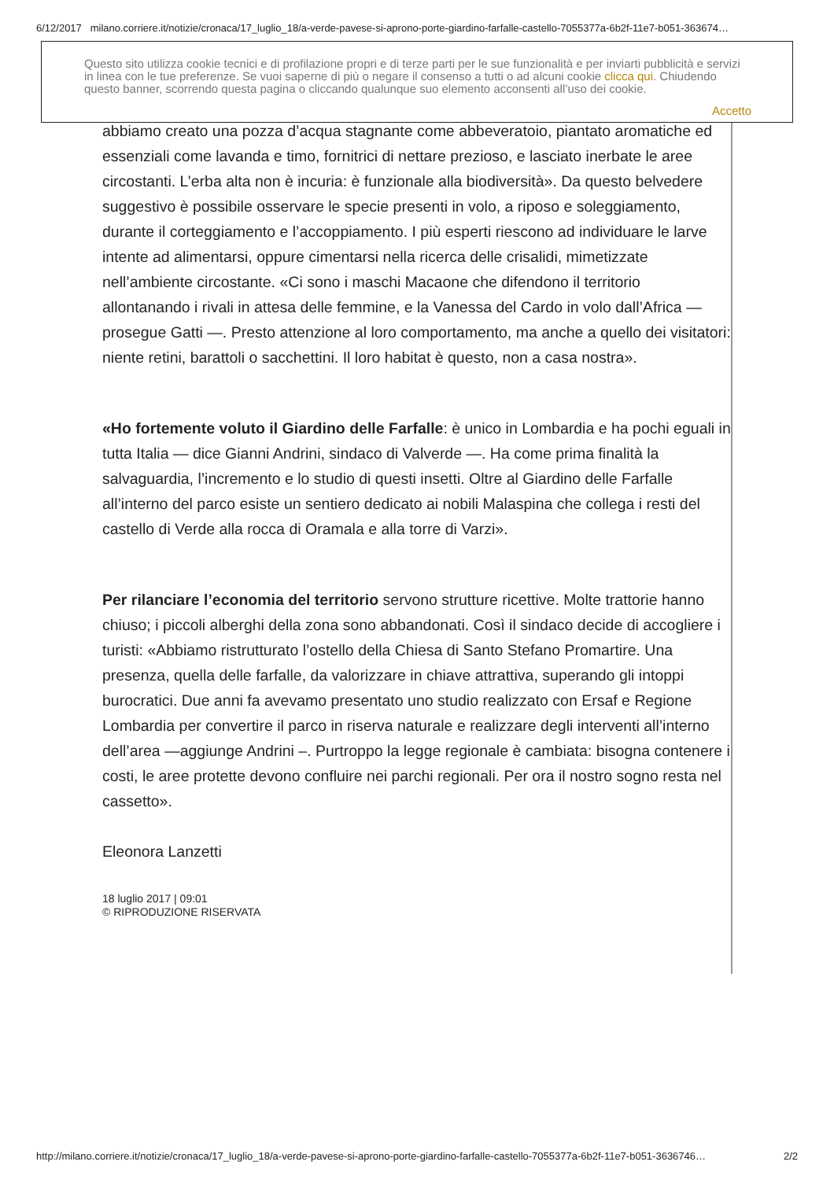6/12/2017 milano.corriere.it/notizie/cronaca/17_luglio_18/a-verde-pavese-si-aprono-porte-giardino-farfalle-castello-7055377a-6b2f-11e7-b051-363674…
Questo sito utilizza cookie tecnici e di profilazione propri e di terze parti per le sue funzionalità e per inviarti pubblicità e servizi in linea con le tue preferenze. Se vuoi saperne di più o negare il consenso a tutti o ad alcuni cookie clicca qui. Chiudendo questo banner, scorrendo questa pagina o cliccando qualunque suo elemento acconsenti all’uso dei cookie.
Accetto
abbiamo creato una pozza d’acqua stagnante come abbeveratoio, piantato aromatiche ed essenziali come lavanda e timo, fornitrici di nettare prezioso, e lasciato inerbate le aree circostanti. L’erba alta non è incuria: è funzionale alla biodiversità». Da questo belvedere suggestivo è possibile osservare le specie presenti in volo, a riposo e soleggiamento, durante il corteggiamento e l’accoppiamento. I più esperti riescono ad individuare le larve intente ad alimentarsi, oppure cimentarsi nella ricerca delle crisalidi, mimetizzate nell’ambiente circostante. «Ci sono i maschi Macaone che difendono il territorio allontanando i rivali in attesa delle femmine, e la Vanessa del Cardo in volo dall’Africa — prosegue Gatti —. Presto attenzione al loro comportamento, ma anche a quello dei visitatori: niente retini, barattoli o sacchettini. Il loro habitat è questo, non a casa nostra».
«Ho fortemente voluto il Giardino delle Farfalle: è unico in Lombardia e ha pochi eguali in tutta Italia — dice Gianni Andrini, sindaco di Valverde —. Ha come prima finalità la salvaguardia, l’incremento e lo studio di questi insetti. Oltre al Giardino delle Farfalle all’interno del parco esiste un sentiero dedicato ai nobili Malaspina che collega i resti del castello di Verde alla rocca di Oramala e alla torre di Varzi».
Per rilanciare l’economia del territorio servono strutture ricettive. Molte trattorie hanno chiuso; i piccoli alberghi della zona sono abbandonati. Così il sindaco decide di accogliere i turisti: «Abbiamo ristrutturato l’ostello della Chiesa di Santo Stefano Promartire. Una presenza, quella delle farfalle, da valorizzare in chiave attrattiva, superando gli intoppi burocratici. Due anni fa avevamo presentato uno studio realizzato con Ersaf e Regione Lombardia per convertire il parco in riserva naturale e realizzare degli interventi all’interno dell’area —aggiunge Andrini –. Purtroppo la legge regionale è cambiata: bisogna contenere i costi, le aree protette devono confluire nei parchi regionali. Per ora il nostro sogno resta nel cassetto».
Eleonora Lanzetti
18 luglio 2017 | 09:01
© RIPRODUZIONE RISERVATA
http://milano.corriere.it/notizie/cronaca/17_luglio_18/a-verde-pavese-si-aprono-porte-giardino-farfalle-castello-7055377a-6b2f-11e7-b051-3636746… 2/2